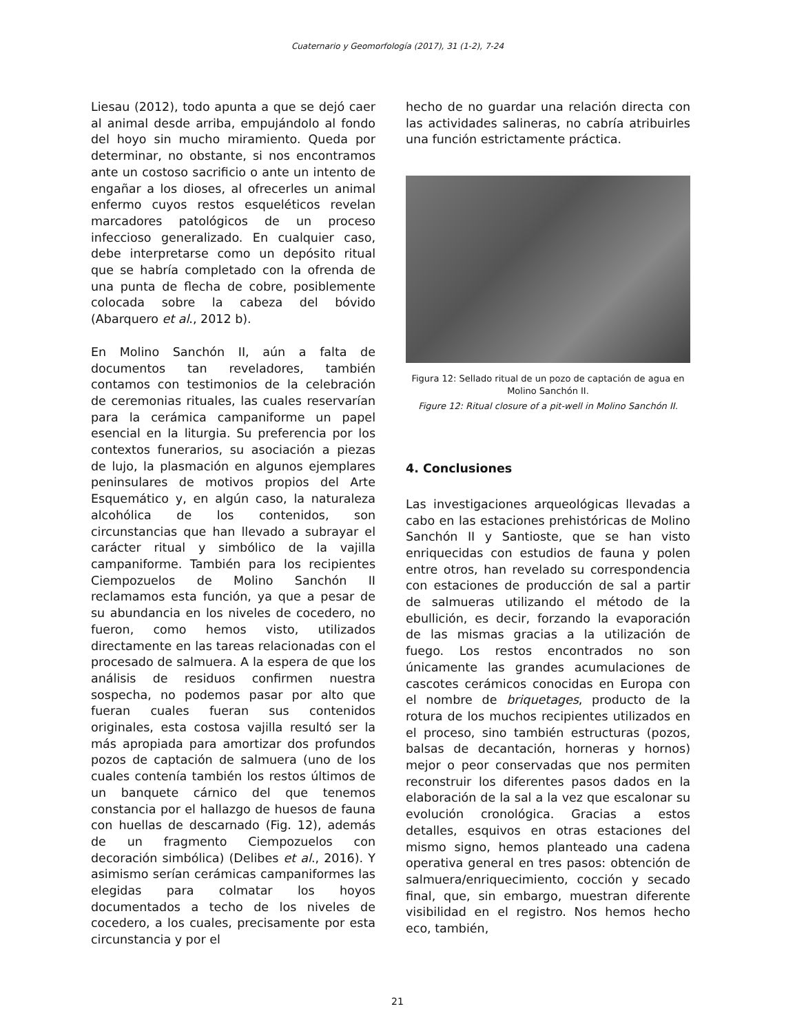Cuaternario y Geomorfología (2017), 31 (1-2), 7-24
Liesau (2012), todo apunta a que se dejó caer al animal desde arriba, empujándolo al fondo del hoyo sin mucho miramiento. Queda por determinar, no obstante, si nos encontramos ante un costoso sacrificio o ante un intento de engañar a los dioses, al ofrecerles un animal enfermo cuyos restos esqueléticos revelan marcadores patológicos de un proceso infeccioso generalizado. En cualquier caso, debe interpretarse como un depósito ritual que se habría completado con la ofrenda de una punta de flecha de cobre, posiblemente colocada sobre la cabeza del bóvido (Abarquero et al., 2012 b).
En Molino Sanchón II, aún a falta de documentos tan reveladores, también contamos con testimonios de la celebración de ceremonias rituales, las cuales reservarían para la cerámica campaniforme un papel esencial en la liturgia. Su preferencia por los contextos funerarios, su asociación a piezas de lujo, la plasmación en algunos ejemplares peninsulares de motivos propios del Arte Esquemático y, en algún caso, la naturaleza alcohólica de los contenidos, son circunstancias que han llevado a subrayar el carácter ritual y simbólico de la vajilla campaniforme. También para los recipientes Ciempozuelos de Molino Sanchón II reclamamos esta función, ya que a pesar de su abundancia en los niveles de cocedero, no fueron, como hemos visto, utilizados directamente en las tareas relacionadas con el procesado de salmuera. A la espera de que los análisis de residuos confirmen nuestra sospecha, no podemos pasar por alto que fueran cuales fueran sus contenidos originales, esta costosa vajilla resultó ser la más apropiada para amortizar dos profundos pozos de captación de salmuera (uno de los cuales contenía también los restos últimos de un banquete cárnico del que tenemos constancia por el hallazgo de huesos de fauna con huellas de descarnado (Fig. 12), además de un fragmento Ciempozuelos con decoración simbólica) (Delibes et al., 2016). Y asimismo serían cerámicas campaniformes las elegidas para colmatar los hoyos documentados a techo de los niveles de cocedero, a los cuales, precisamente por esta circunstancia y por el
hecho de no guardar una relación directa con las actividades salineras, no cabría atribuirles una función estrictamente práctica.
Figura 12: Sellado ritual de un pozo de captación de agua en Molino Sanchón II.
Figure 12: Ritual closure of a pit-well in Molino Sanchón II.
4. Conclusiones
Las investigaciones arqueológicas llevadas a cabo en las estaciones prehistóricas de Molino Sanchón II y Santioste, que se han visto enriquecidas con estudios de fauna y polen entre otros, han revelado su correspondencia con estaciones de producción de sal a partir de salmueras utilizando el método de la ebullición, es decir, forzando la evaporación de las mismas gracias a la utilización de fuego. Los restos encontrados no son únicamente las grandes acumulaciones de cascotes cerámicos conocidas en Europa con el nombre de briquetages, producto de la rotura de los muchos recipientes utilizados en el proceso, sino también estructuras (pozos, balsas de decantación, horneras y hornos) mejor o peor conservadas que nos permiten reconstruir los diferentes pasos dados en la elaboración de la sal a la vez que escalonar su evolución cronológica. Gracias a estos detalles, esquivos en otras estaciones del mismo signo, hemos planteado una cadena operativa general en tres pasos: obtención de salmuera/enriquecimiento, cocción y secado final, que, sin embargo, muestran diferente visibilidad en el registro. Nos hemos hecho eco, también,
21